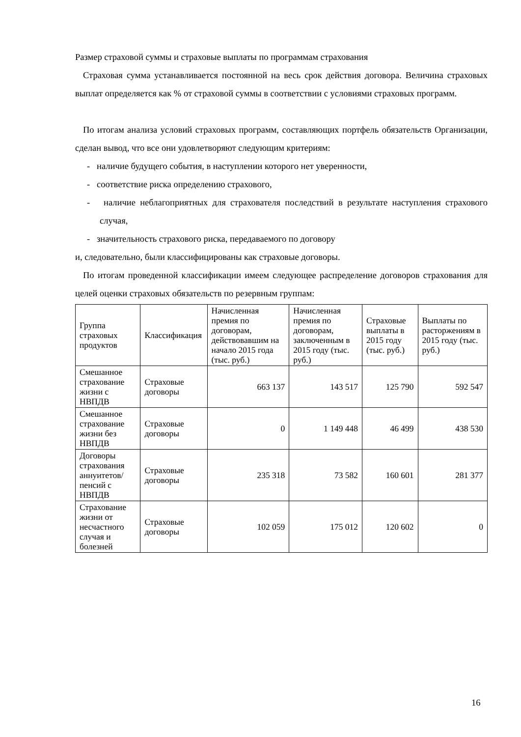Размер страховой суммы и страховые выплаты по программам страхования
Страховая сумма устанавливается постоянной на весь срок действия договора. Величина страховых выплат определяется как % от страховой суммы в соответствии с условиями страховых программ.
По итогам анализа условий страховых программ, составляющих портфель обязательств Организации, сделан вывод, что все они удовлетворяют следующим критериям:
- наличие будущего события, в наступлении которого нет уверенности,
- соответствие риска определению страхового,
- наличие неблагоприятных для страхователя последствий в результате наступления страхового случая,
- значительность страхового риска, передаваемого по договору
и, следовательно, были классифицированы как страховые договоры.
По итогам проведенной классификации имеем следующее распределение договоров страхования для целей оценки страховых обязательств по резервным группам:
| Группа страховых продуктов | Классификация | Начисленная премия по договорам, действовавшим на начало 2015 года (тыс. руб.) | Начисленная премия по договорам, заключенным в 2015 году (тыс. руб.) | Страховые выплаты в 2015 году (тыс. руб.) | Выплаты по расторжениям в 2015 году (тыс. руб.) |
| --- | --- | --- | --- | --- | --- |
| Смешанное страхование жизни с НВПДВ | Страховые договоры | 663 137 | 143 517 | 125 790 | 592 547 |
| Смешанное страхование жизни без НВПДВ | Страховые договоры | 0 | 1 149 448 | 46 499 | 438 530 |
| Договоры страхования аннуитетов/ пенсий с НВПДВ | Страховые договоры | 235 318 | 73 582 | 160 601 | 281 377 |
| Страхование жизни от несчастного случая и болезней | Страховые договоры | 102 059 | 175 012 | 120 602 | 0 |
16